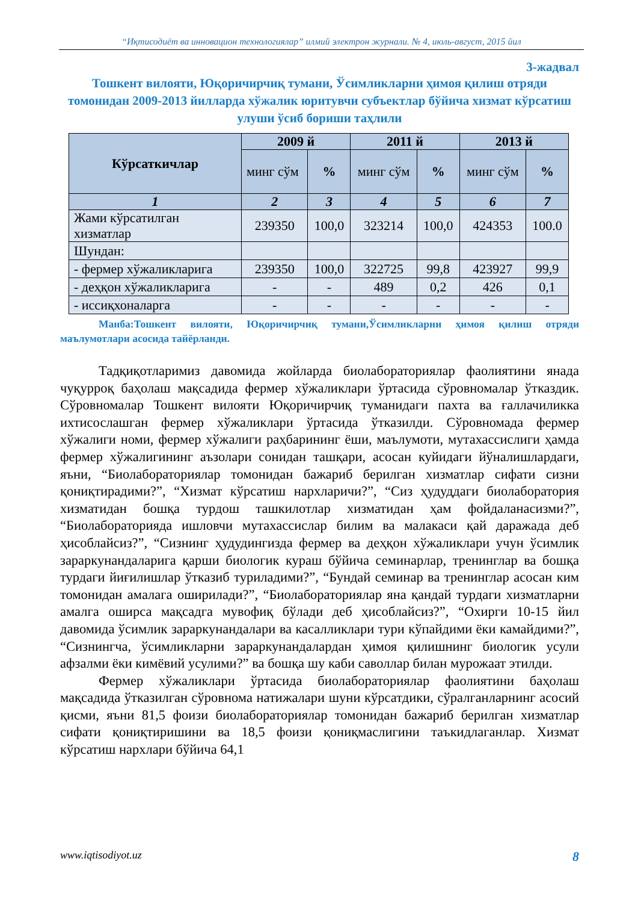“Иқтисодиёт ва инновацион технологиялар” илмий электрон журнали. № 4, июль-август, 2015 йил
3-жадвал
Тошкент вилояти, Юқоричирчиқ тумани, Ўсимликларни ҳимоя қилиш отряди томонидан 2009-2013 йилларда хўжалик юритувчи субъектлар бўйича хизмат кўрсатиш улуши ўсиб бориши таҳлили
| Кўрсаткичлар | 2009 й | | 2011 й | | 2013 й | |
| --- | --- | --- | --- | --- | --- | --- |
| | минг сўм | % | минг сўм | % | минг сўм | % |
| 1 | 2 | 3 | 4 | 5 | 6 | 7 |
| Жами кўрсатилган хизматлар | 239350 | 100,0 | 323214 | 100,0 | 424353 | 100.0 |
| Шундан: | | | | | | |
| - фермер хўжаликларига | 239350 | 100,0 | 322725 | 99,8 | 423927 | 99,9 |
| - деҳқон хўжаликларига | - | - | 489 | 0,2 | 426 | 0,1 |
| - иссиқхоналарга | - | - | - | - | - | - |
Манба:Тошкент вилояти, Юқоричирчиқ тумани,Ўсимликларни ҳимоя қилиш отряди маълумотлари асосида тайёрланди.
Тадқиқотларимиз давомида жойларда биолабораториялар фаолиятини янада чуқурроқ баҳолаш мақсадида фермер хўжаликлари ўртасида сўровномалар ўтказдик. Сўровномалар Тошкент вилояти Юқоричирчиқ туманидаги пахта ва ғаллачиликка ихтисослашган фермер хўжаликлари ўртасида ўтказилди. Сўровномада фермер хўжалиги номи, фермер хўжалиги раҳбарининг ёши, маълумоти, мутахассислиги ҳамда фермер хўжалигининг аъзолари сонидан ташқари, асосан куйидаги йўналишлардаги, яъни, “Биолабораториялар томонидан бажариб берилган хизматлар сифати сизни қониқтирадими?”, “Хизмат кўрсатиш нархларичи?”, “Сиз ҳудуддаги биолаборатория хизматидан бошқа турдош ташкилотлар хизматидан ҳам фойдаланасизми?”, “Биолабораторияда ишловчи мутахассислар билим ва малакаси қай даражада деб ҳисоблайсиз?”, “Сизнинг ҳудудингизда фермер ва деҳқон хўжаликлари учун ўсимлик зараркунандаларига қарши биологик кураш бўйича семинарлар, тренинглар ва бошқа турдаги йиғилишлар ўтказиб туриладими?”, “Бундай семинар ва тренинглар асосан ким томонидан амалага оширилади?”, “Биолабораториялар яна қандай турдаги хизматларни амалга оширса мақсадга мувофиқ бўлади деб ҳисоблайсиз?”, “Охирги 10-15 йил давомида ўсимлик зараркунандалари ва касалликлари тури кўпайдими ёки камайдими?”, “Сизнингча, ўсимликларни зараркунандалардан ҳимоя қилишнинг биологик усули афзалми ёки кимёвий усулими?” ва бошқа шу каби саволлар билан мурожаат этилди.
Фермер хўжаликлари ўртасида биолабораториялар фаолиятини баҳолаш мақсадида ўтказилган сўровнома натижалари шуни кўрсатдики, сўралганларнинг асосий қисми, яъни 81,5 фоизи биолабораториялар томонидан бажариб берилган хизматлар сифати қониқтиришини ва 18,5 фоизи қониқмаслигини таъкидлаганлар. Хизмат кўрсатиш нархлари бўйича 64,1
www.iqtisodiyot.uz 8